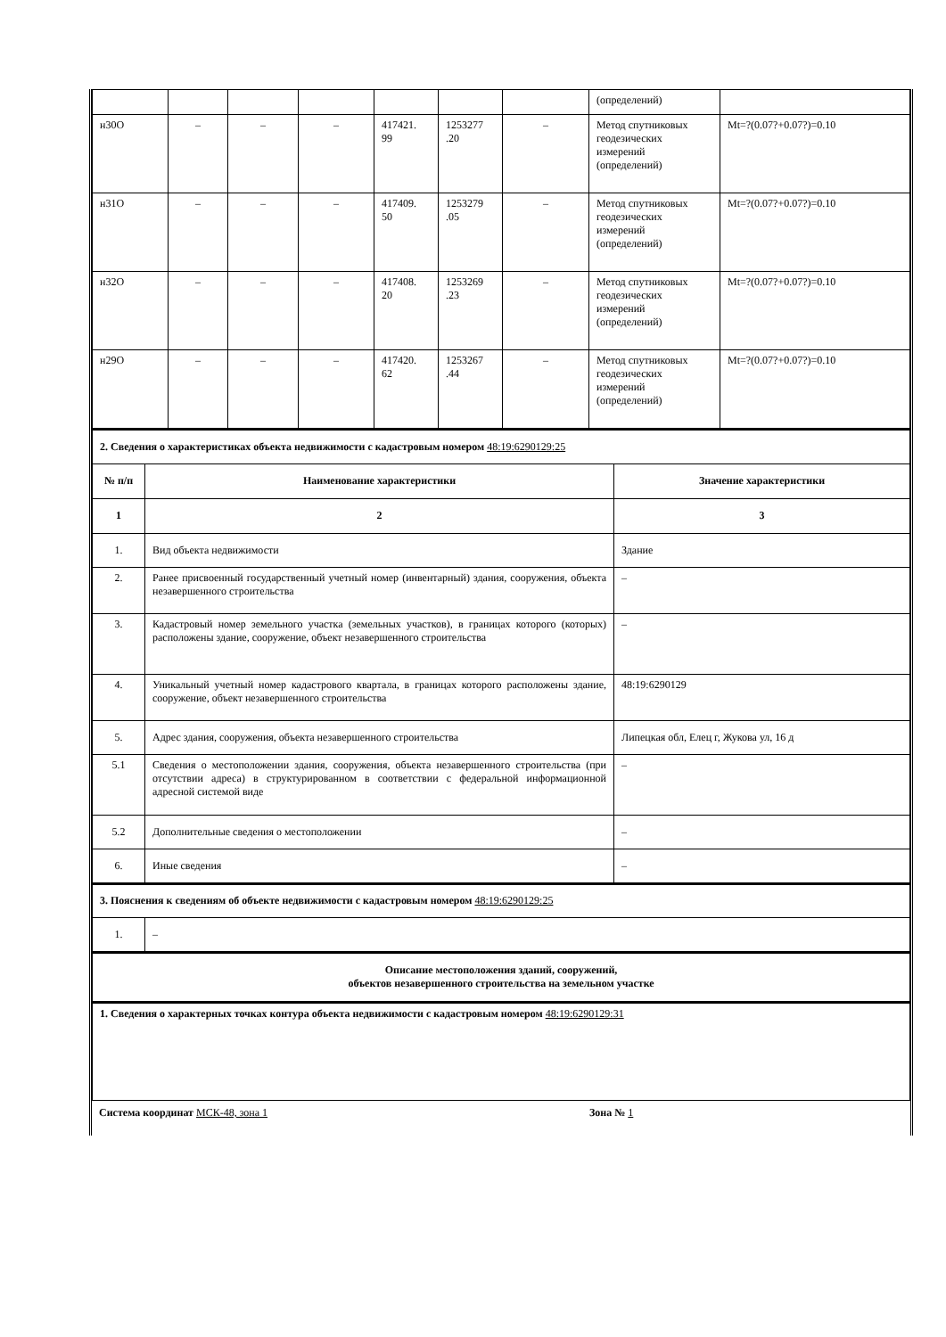| | | | | | | | (определений) | |
| н30О | – | – | – | 417421. 99 | 1253277 .20 | – | Метод спутниковых геодезических измерений (определений) | Mt=?(0.07?+0.07?)=0.10 |
| н31О | – | – | – | 417409. 50 | 1253279 .05 | – | Метод спутниковых геодезических измерений (определений) | Mt=?(0.07?+0.07?)=0.10 |
| н32О | – | – | – | 417408. 20 | 1253269 .23 | – | Метод спутниковых геодезических измерений (определений) | Mt=?(0.07?+0.07?)=0.10 |
| н29О | – | – | – | 417420. 62 | 1253267 .44 | – | Метод спутниковых геодезических измерений (определений) | Mt=?(0.07?+0.07?)=0.10 |
| 2. Сведения о характеристиках объекта недвижимости с кадастровым номером 48:19:6290129:25 | | |
| № п/п | Наименование характеристики | Значение характеристики |
| 1 | 2 | 3 |
| 1. | Вид объекта недвижимости | Здание |
| 2. | Ранее присвоенный государственный учетный номер (инвентарный) здания, сооружения, объекта незавершенного строительства | – |
| 3. | Кадастровый номер земельного участка (земельных участков), в границах которого (которых) расположены здание, сооружение, объект незавершенного строительства | – |
| 4. | Уникальный учетный номер кадастрового квартала, в границах которого расположены здание, сооружение, объект незавершенного строительства | 48:19:6290129 |
| 5. | Адрес здания, сооружения, объекта незавершенного строительства | Липецкая обл, Елец г, Жукова ул, 16 д |
| 5.1 | Сведения о местоположении здания, сооружения, объекта незавершенного строительства (при отсутствии адреса) в структурированном в соответствии с федеральной информационной адресной системой виде | – |
| 5.2 | Дополнительные сведения о местоположении | – |
| 6. | Иные сведения | – |
| 3. Пояснения к сведениям об объекте недвижимости с кадастровым номером 48:19:6290129:25 | |
| 1. | – |
| Описание местоположения зданий, сооружений, объектов незавершенного строительства на земельном участке |
| 1. Сведения о характерных точках контура объекта недвижимости с кадастровым номером 48:19:6290129:31 |
Система координат МСК-48, зона 1 Зона № 1